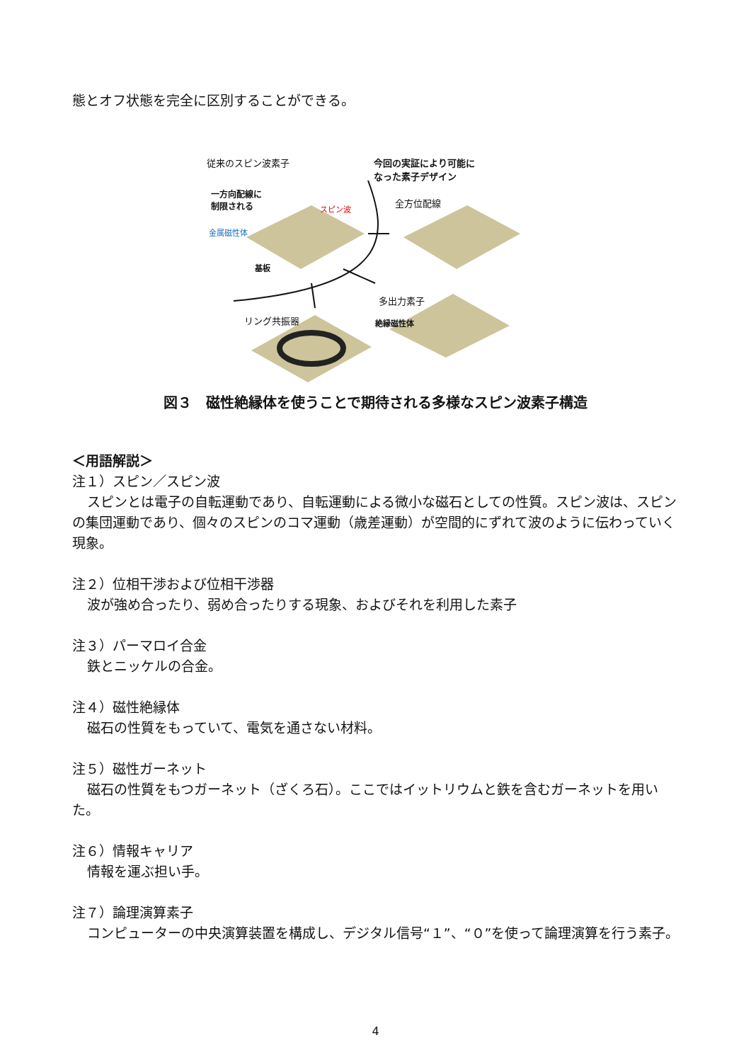態とオフ状態を完全に区別することができる。
従来のスピン波素子 今回の実証により可能に
なった素子デザイン
一方向配線に
制限される スピン波
金属磁性体
基板
全方位配線
多出力素子
絶縁磁性体 リング共振器
図３　磁性絶縁体を使うことで期待される多様なスピン波素子構造
＜用語解説＞
注１）スピン／スピン波
スピンとは電子の自転運動であり、自転運動による微小な磁石としての性質。スピン波は、スピンの集団運動であり、個々のスピンのコマ運動（歳差運動）が空間的にずれて波のように伝わっていく現象。
注２）位相干渉および位相干渉器
波が強め合ったり、弱め合ったりする現象、およびそれを利用した素子
注３）パーマロイ合金
鉄とニッケルの合金。
注４）磁性絶縁体
磁石の性質をもっていて、電気を通さない材料。
注５）磁性ガーネット
磁石の性質をもつガーネット（ざくろ石）。ここではイットリウムと鉄を含むガーネットを用いた。
注６）情報キャリア
情報を運ぶ担い手。
注７）論理演算素子
コンピューターの中央演算装置を構成し、デジタル信号“１”、“０”を使って論理演算を行う素子。
4